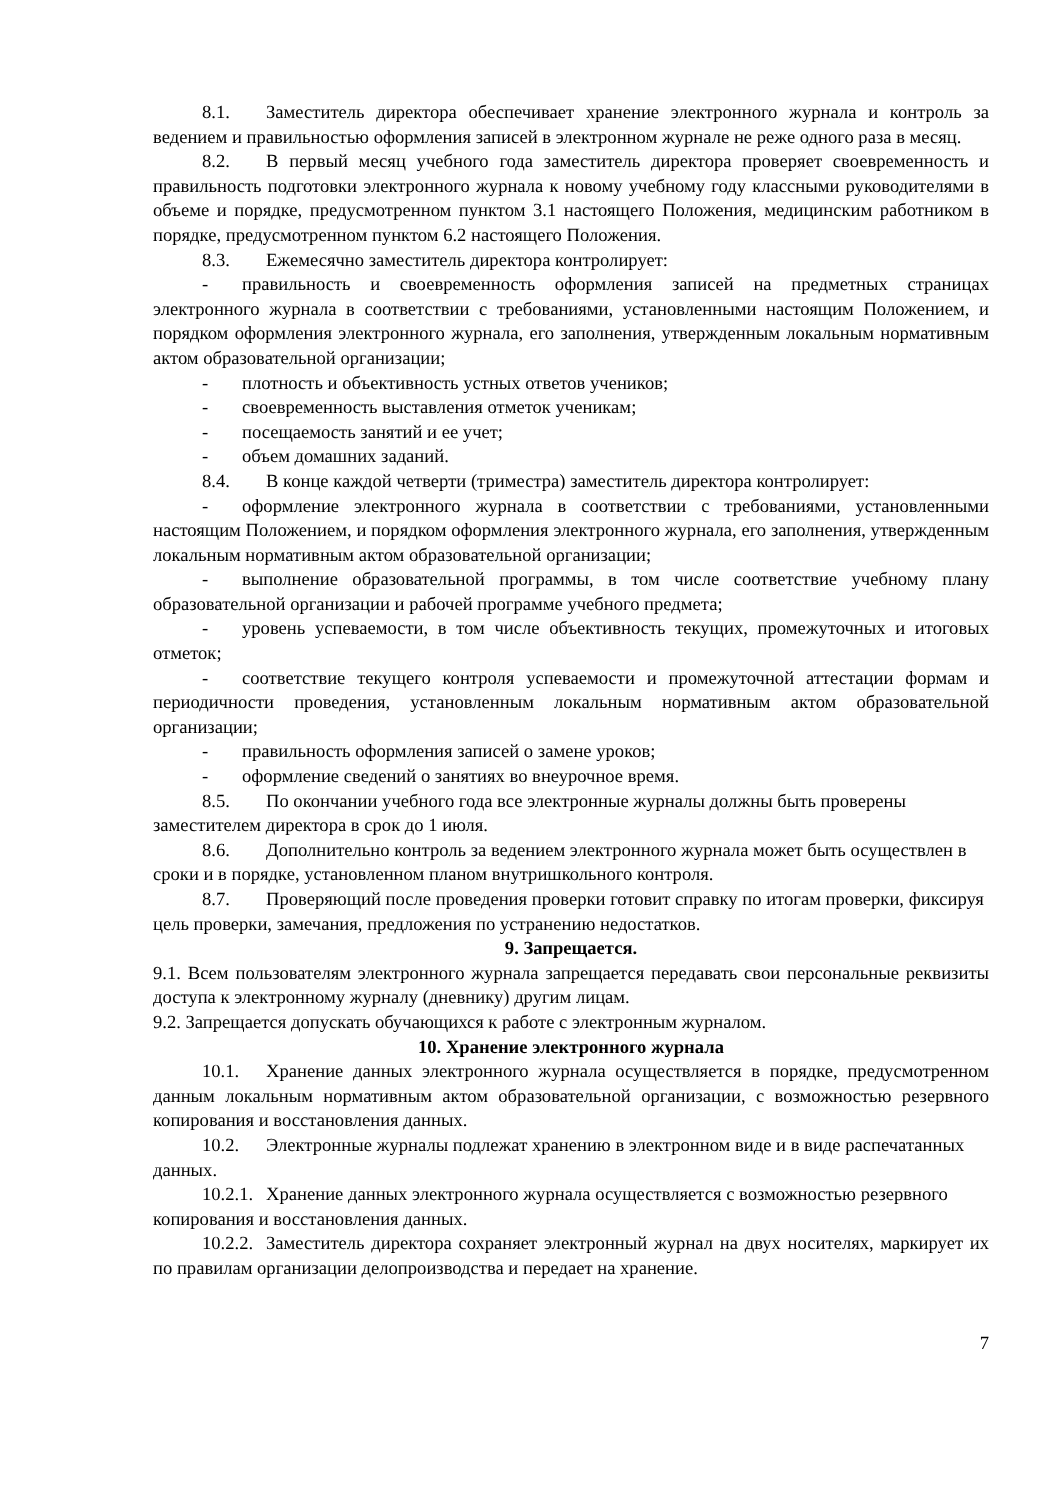8.1. Заместитель директора обеспечивает хранение электронного журнала и контроль за ведением и правильностью оформления записей в электронном журнале не реже одного раза в месяц.
8.2. В первый месяц учебного года заместитель директора проверяет своевременность и правильность подготовки электронного журнала к новому учебному году классными руководителями в объеме и порядке, предусмотренном пунктом 3.1 настоящего Положения, медицинским работником в порядке, предусмотренном пунктом 6.2 настоящего Положения.
8.3. Ежемесячно заместитель директора контролирует:
- правильность и своевременность оформления записей на предметных страницах электронного журнала в соответствии с требованиями, установленными настоящим Положением, и порядком оформления электронного журнала, его заполнения, утвержденным локальным нормативным актом образовательной организации;
- плотность и объективность устных ответов учеников;
- своевременность выставления отметок ученикам;
- посещаемость занятий и ее учет;
- объем домашних заданий.
8.4. В конце каждой четверти (триместра) заместитель директора контролирует:
- оформление электронного журнала в соответствии с требованиями, установленными настоящим Положением, и порядком оформления электронного журнала, его заполнения, утвержденным локальным нормативным актом образовательной организации;
- выполнение образовательной программы, в том числе соответствие учебному плану образовательной организации и рабочей программе учебного предмета;
- уровень успеваемости, в том числе объективность текущих, промежуточных и итоговых отметок;
- соответствие текущего контроля успеваемости и промежуточной аттестации формам и периодичности проведения, установленным локальным нормативным актом образовательной организации;
- правильность оформления записей о замене уроков;
- оформление сведений о занятиях во внеурочное время.
8.5. По окончании учебного года все электронные журналы должны быть проверены заместителем директора в срок до 1 июля.
8.6. Дополнительно контроль за ведением электронного журнала может быть осуществлен в сроки и в порядке, установленном планом внутришкольного контроля.
8.7. Проверяющий после проведения проверки готовит справку по итогам проверки, фиксируя цель проверки, замечания, предложения по устранению недостатков.
9. Запрещается.
9.1. Всем пользователям электронного журнала запрещается передавать свои персональные реквизиты доступа к электронному журналу (дневнику) другим лицам.
9.2. Запрещается допускать обучающихся к работе с электронным журналом.
10. Хранение электронного журнала
10.1. Хранение данных электронного журнала осуществляется в порядке, предусмотренном данным локальным нормативным актом образовательной организации, с возможностью резервного копирования и восстановления данных.
10.2. Электронные журналы подлежат хранению в электронном виде и в виде распечатанных данных.
10.2.1. Хранение данных электронного журнала осуществляется с возможностью резервного копирования и восстановления данных.
10.2.2. Заместитель директора сохраняет электронный журнал на двух носителях, маркирует их по правилам организации делопроизводства и передает на хранение.
7